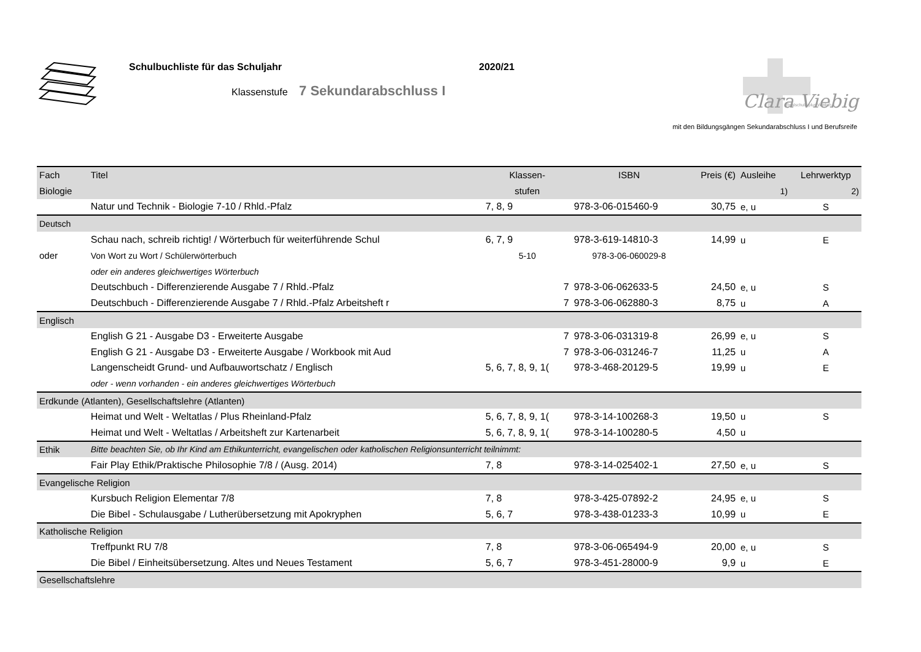Schulbuchliste für das Schuljahr
2020/21
Klassenstufe 7 Sekundarabschluss I
Clara Viebig
Realschule plus Wittlich
mit den Bildungsgängen Sekundarabschluss I und Berufsreife
| Fach | Titel | Klassen- | ISBN | Preis (€) | Ausleihe | Lehrwerktyp |
| --- | --- | --- | --- | --- | --- | --- |
| Biologie | | stufen | | | 1) | 2) |
| | Natur und Technik - Biologie 7-10 / Rhld.-Pfalz | 7, 8, 9 | 978-3-06-015460-9 | 30,75 | e, u | S |
| Deutsch | | | | | | |
| | Schau nach, schreib richtig! / Wörterbuch für weiterführende Schul | 6, 7, 9 | 978-3-619-14810-3 | 14,99 | u | E |
| oder | Von Wort zu Wort / Schülerwörterbuch | 5-10 | 978-3-06-060029-8 | | | |
| | oder ein anderes gleichwertiges Wörterbuch | | | | | |
| | Deutschbuch - Differenzierende Ausgabe 7 / Rhld.-Pfalz | 7 | 978-3-06-062633-5 | 24,50 | e, u | S |
| | Deutschbuch - Differenzierende Ausgabe 7 / Rhld.-Pfalz Arbeitsheft r | 7 | 978-3-06-062880-3 | 8,75 | u | A |
| Englisch | | | | | | |
| | English G 21 - Ausgabe D3 - Erweiterte Ausgabe | 7 | 978-3-06-031319-8 | 26,99 | e, u | S |
| | English G 21 - Ausgabe D3 - Erweiterte Ausgabe / Workbook mit Aud | 7 | 978-3-06-031246-7 | 11,25 | u | A |
| | Langenscheidt Grund- und Aufbauwortschatz / Englisch | 5, 6, 7, 8, 9, 1( | 978-3-468-20129-5 | 19,99 | u | E |
| | oder - wenn vorhanden - ein anderes gleichwertiges Wörterbuch | | | | | |
| Erdkunde (Atlanten), Gesellschaftslehre (Atlanten) | | | | | | |
| | Heimat und Welt - Weltatlas / Plus Rheinland-Pfalz | 5, 6, 7, 8, 9, 1( | 978-3-14-100268-3 | 19,50 | u | S |
| | Heimat und Welt - Weltatlas / Arbeitsheft zur Kartenarbeit | 5, 6, 7, 8, 9, 1( | 978-3-14-100280-5 | 4,50 | u | |
| Ethik | Bitte beachten Sie, ob Ihr Kind am Ethikunterricht, evangelischen oder katholischen Religionsunterricht teilnimmt: | | | | | |
| | Fair Play Ethik/Praktische Philosophie 7/8 / (Ausg. 2014) | 7, 8 | 978-3-14-025402-1 | 27,50 | e, u | S |
| Evangelische Religion | | | | | | |
| | Kursbuch Religion Elementar 7/8 | 7, 8 | 978-3-425-07892-2 | 24,95 | e, u | S |
| | Die Bibel - Schulausgabe / Lutherübersetzung mit Apokryphen | 5, 6, 7 | 978-3-438-01233-3 | 10,99 | u | E |
| Katholische Religion | | | | | | |
| | Treffpunkt RU 7/8 | 7, 8 | 978-3-06-065494-9 | 20,00 | e, u | S |
| | Die Bibel / Einheitsübersetzung. Altes und Neues Testament | 5, 6, 7 | 978-3-451-28000-9 | 9,9 | u | E |
| Gesellschaftslehre | | | | | | |